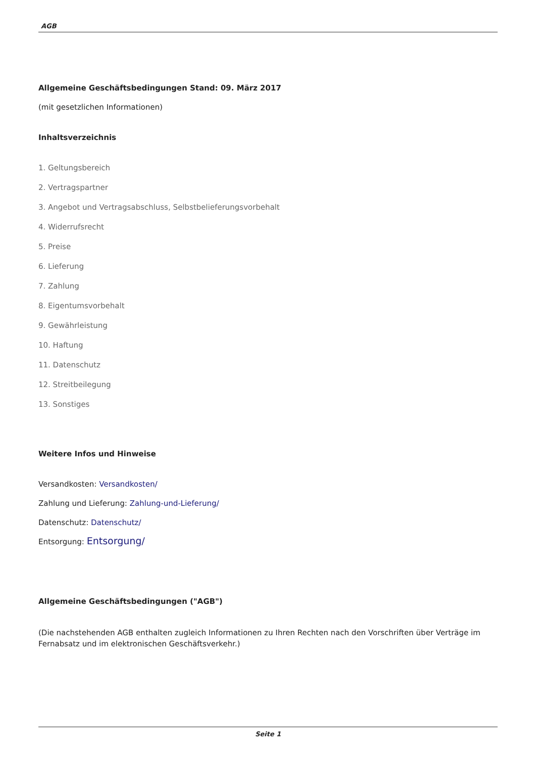AGB
Allgemeine Geschäftsbedingungen Stand: 09. März 2017
(mit gesetzlichen Informationen)
Inhaltsverzeichnis
1. Geltungsbereich
2. Vertragspartner
3. Angebot und Vertragsabschluss, Selbstbelieferungsvorbehalt
4. Widerrufsrecht
5. Preise
6. Lieferung
7. Zahlung
8. Eigentumsvorbehalt
9. Gewährleistung
10. Haftung
11. Datenschutz
12. Streitbeilegung
13. Sonstiges
Weitere Infos und Hinweise
Versandkosten: Versandkosten/
Zahlung und Lieferung: Zahlung-und-Lieferung/
Datenschutz: Datenschutz/
Entsorgung: Entsorgung/
Allgemeine Geschäftsbedingungen ("AGB")
(Die nachstehenden AGB enthalten zugleich Informationen zu Ihren Rechten nach den Vorschriften über Verträge im Fernabsatz und im elektronischen Geschäftsverkehr.)
Seite 1